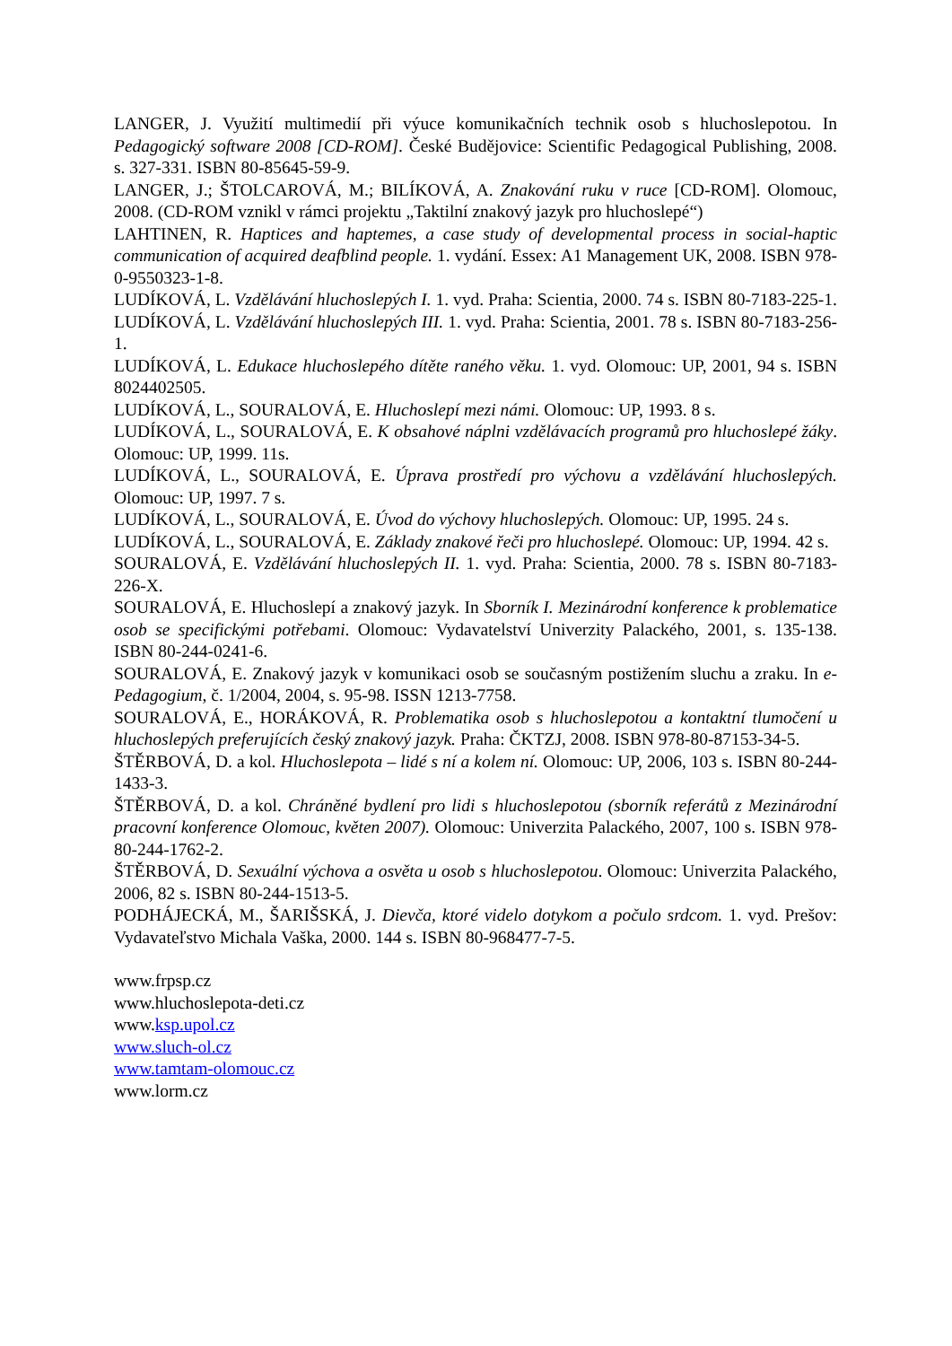LANGER, J. Využití multimedií při výuce komunikačních technik osob s hluchoslepotou. In Pedagogický software 2008 [CD-ROM]. České Budějovice: Scientific Pedagogical Publishing, 2008. s. 327-331. ISBN 80-85645-59-9.
LANGER, J.; ŠTOLCAROVÁ, M.; BILÍKOVÁ, A. Znakování ruku v ruce [CD-ROM]. Olomouc, 2008. (CD-ROM vznikl v rámci projektu „Taktilní znakový jazyk pro hluchoslepé“)
LAHTINEN, R. Haptices and haptemes, a case study of developmental process in social-haptic communication of acquired deafblind people. 1. vydání. Essex: A1 Management UK, 2008. ISBN 978-0-9550323-1-8.
LUDÍKOVÁ, L. Vzdělávání hluchoslepých I. 1. vyd. Praha: Scientia, 2000. 74 s. ISBN 80-7183-225-1.
LUDÍKOVÁ, L. Vzdělávání hluchoslepých III. 1. vyd. Praha: Scientia, 2001. 78 s. ISBN 80-7183-256-1.
LUDÍKOVÁ, L. Edukace hluchoslepého dítěte raného věku. 1. vyd. Olomouc: UP, 2001, 94 s. ISBN 8024402505.
LUDÍKOVÁ, L., SOURALOVÁ, E. Hluchoslepí mezi námi. Olomouc: UP, 1993. 8 s.
LUDÍKOVÁ, L., SOURALOVÁ, E. K obsahové náplni vzdělávacích programů pro hluchoslepé žáky. Olomouc: UP, 1999. 11s.
LUDÍKOVÁ, L., SOURALOVÁ, E. Úprava prostředí pro výchovu a vzdělávání hluchoslepých. Olomouc: UP, 1997. 7 s.
LUDÍKOVÁ, L., SOURALOVÁ, E. Úvod do výchovy hluchoslepých. Olomouc: UP, 1995. 24 s.
LUDÍKOVÁ, L., SOURALOVÁ, E. Základy znakové řeči pro hluchoslepé. Olomouc: UP, 1994. 42 s.
SOURALOVÁ, E. Vzdělávání hluchoslepých II. 1. vyd. Praha: Scientia, 2000. 78 s. ISBN 80-7183-226-X.
SOURALOVÁ, E. Hluchoslepí a znakový jazyk. In Sborník I. Mezinárodní konference k problematice osob se specifickými potřebami. Olomouc: Vydavatelství Univerzity Palackého, 2001, s. 135-138. ISBN 80-244-0241-6.
SOURALOVÁ, E. Znakový jazyk v komunikaci osob se současným postižením sluchu a zraku. In e-Pedagogium, č. 1/2004, 2004, s. 95-98. ISSN 1213-7758.
SOURALOVÁ, E., HORÁKOVÁ, R. Problematika osob s hluchoslepotou a kontaktní tlumočení u hluchoslepých preferujících český znakový jazyk. Praha: ČKTZJ, 2008. ISBN 978-80-87153-34-5.
ŠTĚRBOVÁ, D. a kol. Hluchoslepota – lidé s ní a kolem ní. Olomouc: UP, 2006, 103 s. ISBN 80-244-1433-3.
ŠTĚRBOVÁ, D. a kol. Chráněné bydlení pro lidi s hluchoslepotou (sborník referátů z Mezinárodní pracovní konference Olomouc, květen 2007). Olomouc: Univerzita Palackého, 2007, 100 s. ISBN 978-80-244-1762-2.
ŠTĚRBOVÁ, D. Sexuální výchova a osvěta u osob s hluchoslepotou. Olomouc: Univerzita Palackého, 2006, 82 s. ISBN 80-244-1513-5.
PODHÁJECKÁ, M., ŠARIŠSKÁ, J. Dievča, ktoré videlo dotykom a počulo srdcom. 1. vyd. Prešov: Vydavateľstvo Michala Vaška, 2000. 144 s. ISBN 80-968477-7-5.
www.frpsp.cz
www.hluchoslepota-deti.cz
www.ksp.upol.cz
www.sluch-ol.cz
www.tamtam-olomouc.cz
www.lorm.cz